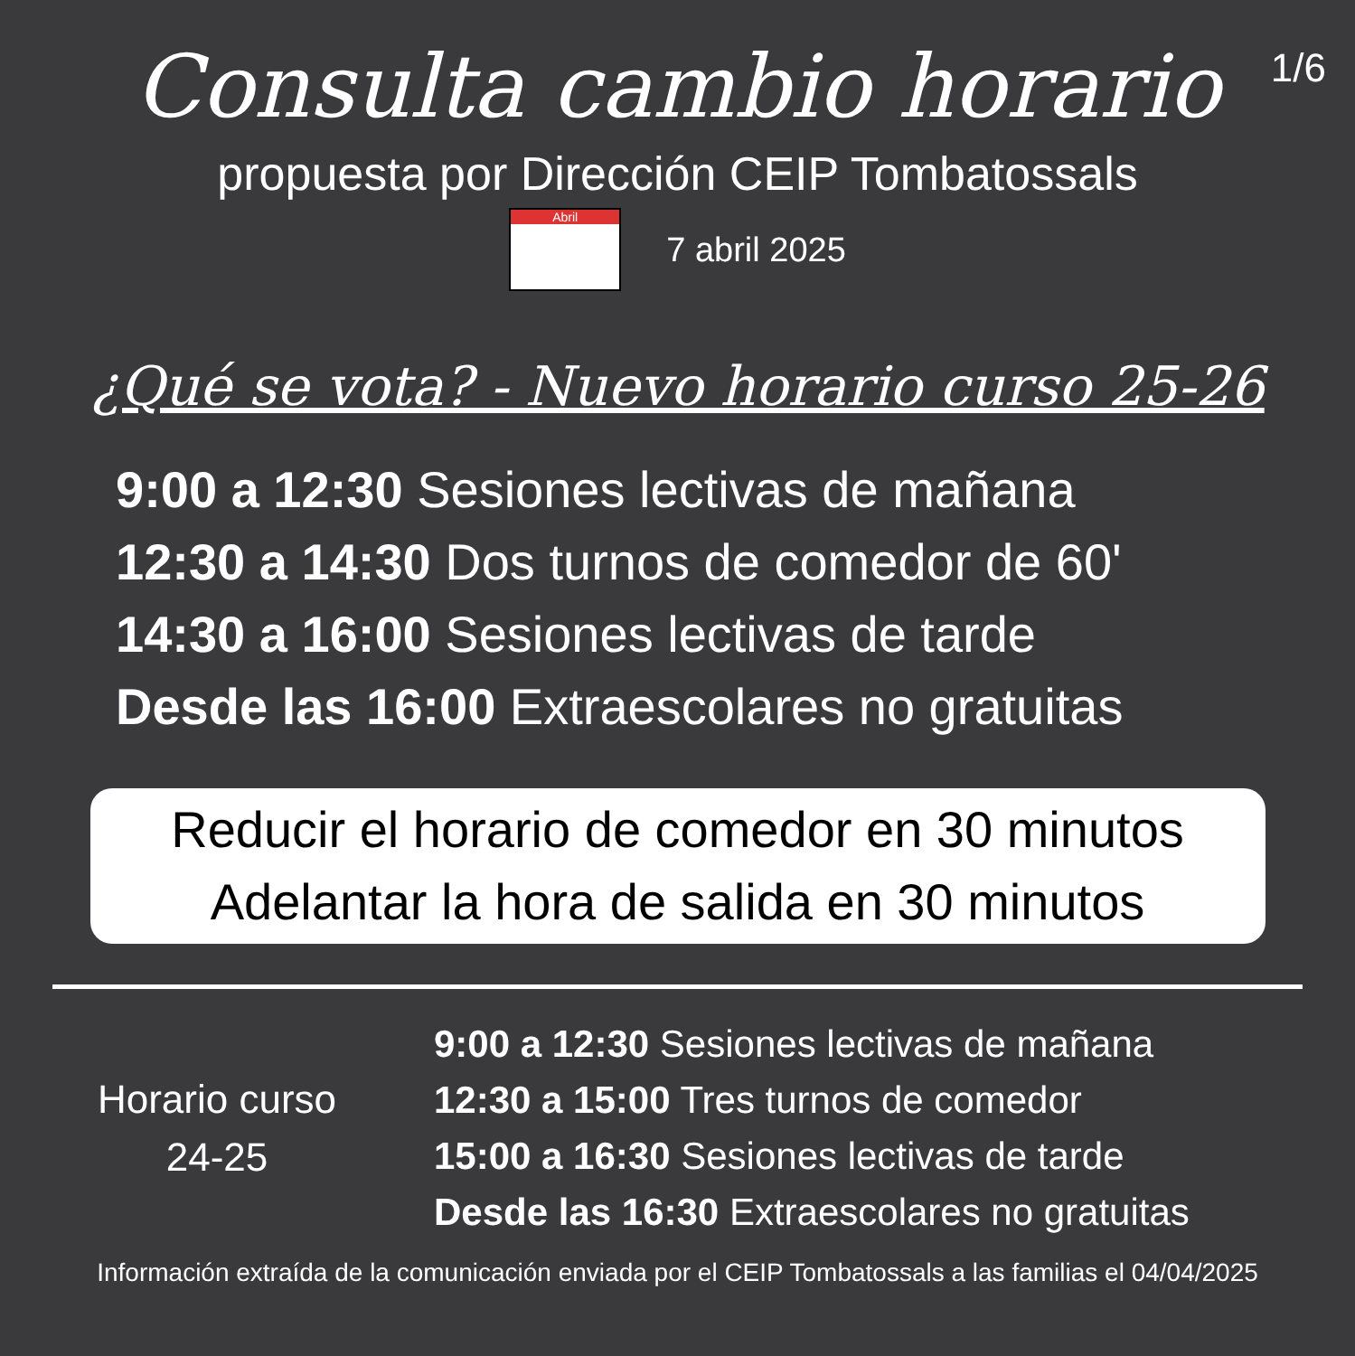1/6
Consulta cambio horario
propuesta por Dirección CEIP Tombatossals
Abril
7 abril 2025
¿Qué se vota? - Nuevo horario curso 25-26
9:00 a 12:30 Sesiones lectivas de mañana
12:30 a 14:30 Dos turnos de comedor de 60'
14:30 a 16:00 Sesiones lectivas de tarde
Desde las 16:00 Extraescolares no gratuitas
Reducir el horario de comedor en 30 minutos
Adelantar la hora de salida en 30 minutos
Horario curso
24-25
9:00 a 12:30 Sesiones lectivas de mañana
12:30 a 15:00 Tres turnos de comedor
15:00 a 16:30 Sesiones lectivas de tarde
Desde las 16:30 Extraescolares no gratuitas
Información extraída de la comunicación enviada por el CEIP Tombatossals a las familias el 04/04/2025